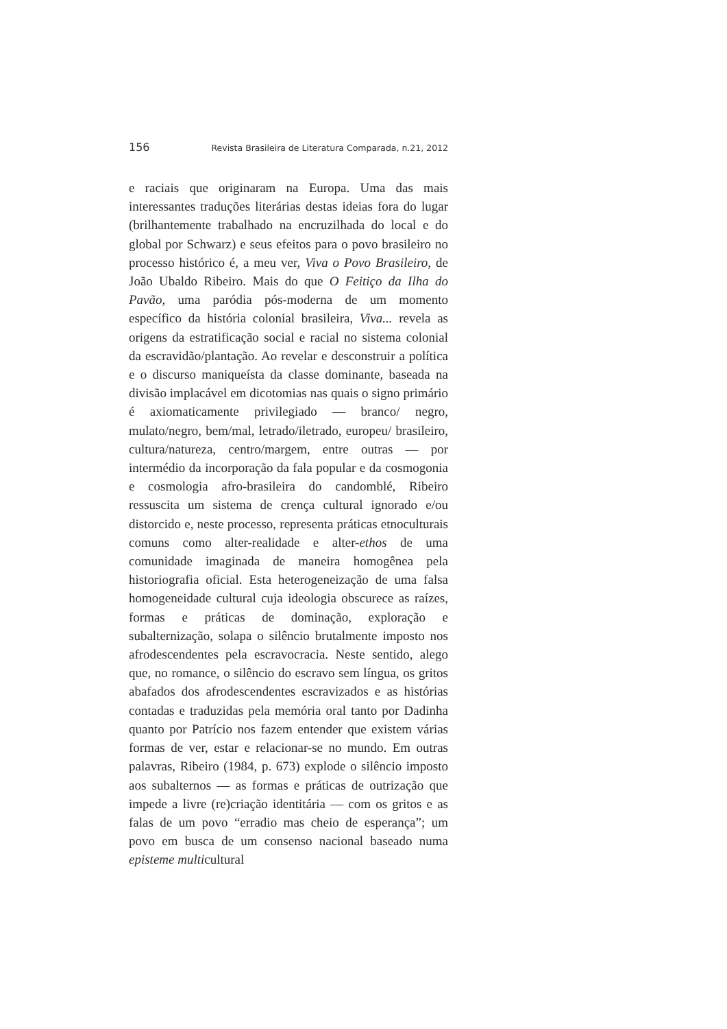156 Revista Brasileira de Literatura Comparada, n.21, 2012
e raciais que originaram na Europa. Uma das mais interessantes traduções literárias destas ideias fora do lugar (brilhantemente trabalhado na encruzilhada do local e do global por Schwarz) e seus efeitos para o povo brasileiro no processo histórico é, a meu ver, Viva o Povo Brasileiro, de João Ubaldo Ribeiro. Mais do que O Feitiço da Ilha do Pavão, uma paródia pós-moderna de um momento específico da história colonial brasileira, Viva... revela as origens da estratificação social e racial no sistema colonial da escravidão/plantação. Ao revelar e desconstruir a política e o discurso maniqueísta da classe dominante, baseada na divisão implacável em dicotomias nas quais o signo primário é axiomaticamente privilegiado — branco/ negro, mulato/negro, bem/mal, letrado/iletrado, europeu/ brasileiro, cultura/natureza, centro/margem, entre outras — por intermédio da incorporação da fala popular e da cosmogonia e cosmologia afro-brasileira do candomblé, Ribeiro ressuscita um sistema de crença cultural ignorado e/ou distorcido e, neste processo, representa práticas etnoculturais comuns como alter-realidade e alter-ethos de uma comunidade imaginada de maneira homogênea pela historiografia oficial. Esta heterogeneização de uma falsa homogeneidade cultural cuja ideologia obscurece as raízes, formas e práticas de dominação, exploração e subalternização, solapa o silêncio brutalmente imposto nos afrodescendentes pela escravocracia. Neste sentido, alego que, no romance, o silêncio do escravo sem língua, os gritos abafados dos afrodescendentes escravizados e as histórias contadas e traduzidas pela memória oral tanto por Dadinha quanto por Patrício nos fazem entender que existem várias formas de ver, estar e relacionar-se no mundo. Em outras palavras, Ribeiro (1984, p. 673) explode o silêncio imposto aos subalternos — as formas e práticas de outrização que impede a livre (re)criação identitária — com os gritos e as falas de um povo “erradio mas cheio de esperança”; um povo em busca de um consenso nacional baseado numa episteme multicultural